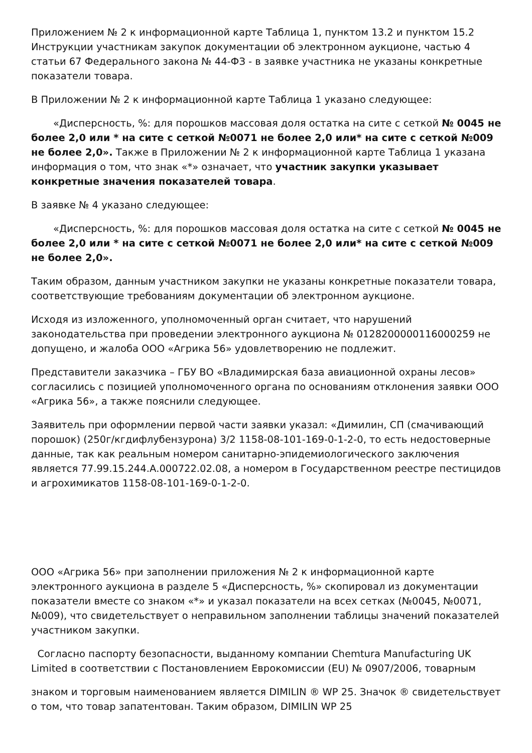Приложением № 2 к информационной карте Таблица 1, пунктом 13.2 и пунктом 15.2 Инструкции участникам закупок документации об электронном аукционе, частью 4 статьи 67 Федерального закона № 44-ФЗ - в заявке участника не указаны конкретные показатели товара.
В Приложении № 2 к информационной карте Таблица 1 указано следующее:
«Дисперсность, %: для порошков массовая доля остатка на сите с сеткой № 0045 не более 2,0 или * на сите с сеткой №0071 не более 2,0 или* на сите с сеткой №009 не более 2,0». Также в Приложении № 2 к информационной карте Таблица 1 указана информация о том, что знак «*» означает, что участник закупки указывает конкретные значения показателей товара.
В заявке № 4 указано следующее:
«Дисперсность, %: для порошков массовая доля остатка на сите с сеткой № 0045 не более 2,0 или * на сите с сеткой №0071 не более 2,0 или* на сите с сеткой №009 не более 2,0».
Таким образом, данным участником закупки не указаны конкретные показатели товара, соответствующие требованиям документации об электронном аукционе.
Исходя из изложенного, уполномоченный орган считает, что нарушений законодательства при проведении электронного аукциона № 0128200000116000259 не допущено, и жалоба ООО «Агрика 56» удовлетворению не подлежит.
Представители заказчика – ГБУ ВО «Владимирская база авиационной охраны лесов» согласились с позицией уполномоченного органа по основаниям отклонения заявки ООО «Агрика 56», а также пояснили следующее.
Заявитель при оформлении первой части заявки указал: «Димилин, СП (смачивающий порошок) (250г/кгдифлубензурона) 3/2 1158-08-101-169-0-1-2-0, то есть недостоверные данные, так как реальным номером санитарно-эпидемиологического заключения является 77.99.15.244.А.000722.02.08, а номером в Государственном реестре пестицидов и агрохимикатов 1158-08-101-169-0-1-2-0.
ООО «Агрика 56» при заполнении приложения № 2 к информационной карте электронного аукциона в разделе 5 «Дисперсность, %» скопировал из документации показатели вместе со знаком «*» и указал показатели на всех сетках (№0045, №0071, №009), что свидетельствует о неправильном заполнении таблицы значений показателей участником закупки.
Согласно паспорту безопасности, выданному компании Chemtura Manufacturing UK Limited в соответствии с Постановлением Еврокомиссии (EU) № 0907/2006, товарным
знаком и торговым наименованием является DIMILIN ® WP 25. Значок ® свидетельствует о том, что товар запатентован. Таким образом, DIMILIN WP 25